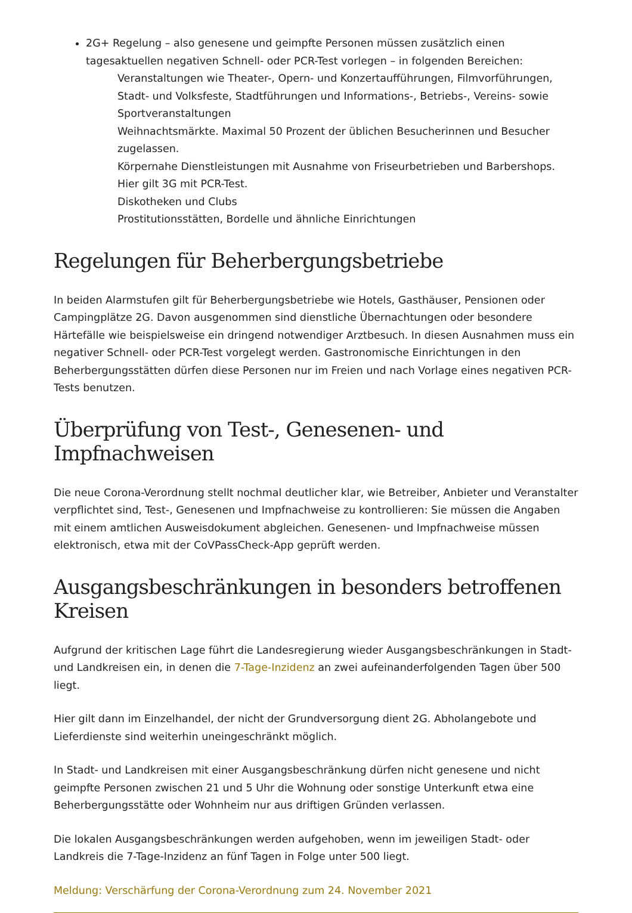2G+ Regelung – also genesene und geimpfte Personen müssen zusätzlich einen tagesaktuellen negativen Schnell- oder PCR-Test vorlegen – in folgenden Bereichen:
Veranstaltungen wie Theater-, Opern- und Konzertaufführungen, Filmvorführungen, Stadt- und Volksfeste, Stadtführungen und Informations-, Betriebs-, Vereins- sowie Sportveranstaltungen
Weihnachtsmärkte. Maximal 50 Prozent der üblichen Besucherinnen und Besucher zugelassen.
Körpernahe Dienstleistungen mit Ausnahme von Friseurbetrieben und Barbershops. Hier gilt 3G mit PCR-Test.
Diskotheken und Clubs
Prostitutionsstätten, Bordelle und ähnliche Einrichtungen
Regelungen für Beherbergungsbetriebe
In beiden Alarmstufen gilt für Beherbergungsbetriebe wie Hotels, Gasthäuser, Pensionen oder Campingplätze 2G. Davon ausgenommen sind dienstliche Übernachtungen oder besondere Härtefälle wie beispielsweise ein dringend notwendiger Arztbesuch. In diesen Ausnahmen muss ein negativer Schnell- oder PCR-Test vorgelegt werden. Gastronomische Einrichtungen in den Beherbergungsstätten dürfen diese Personen nur im Freien und nach Vorlage eines negativen PCR-Tests benutzen.
Überprüfung von Test-, Genesenen- und Impfnachweisen
Die neue Corona-Verordnung stellt nochmal deutlicher klar, wie Betreiber, Anbieter und Veranstalter verpflichtet sind, Test-, Genesenen und Impfnachweise zu kontrollieren: Sie müssen die Angaben mit einem amtlichen Ausweisdokument abgleichen. Genesenen- und Impfnachweise müssen elektronisch, etwa mit der CoVPassCheck-App geprüft werden.
Ausgangsbeschränkungen in besonders betroffenen Kreisen
Aufgrund der kritischen Lage führt die Landesregierung wieder Ausgangsbeschränkungen in Stadt- und Landkreisen ein, in denen die 7-Tage-Inzidenz an zwei aufeinanderfolgenden Tagen über 500 liegt.
Hier gilt dann im Einzelhandel, der nicht der Grundversorgung dient 2G. Abholangebote und Lieferdienste sind weiterhin uneingeschränkt möglich.
In Stadt- und Landkreisen mit einer Ausgangsbeschränkung dürfen nicht genesene und nicht geimpfte Personen zwischen 21 und 5 Uhr die Wohnung oder sonstige Unterkunft etwa eine Beherbergungsstätte oder Wohnheim nur aus driftigen Gründen verlassen.
Die lokalen Ausgangsbeschränkungen werden aufgehoben, wenn im jeweiligen Stadt- oder Landkreis die 7-Tage-Inzidenz an fünf Tagen in Folge unter 500 liegt.
Meldung: Verschärfung der Corona-Verordnung zum 24. November 2021